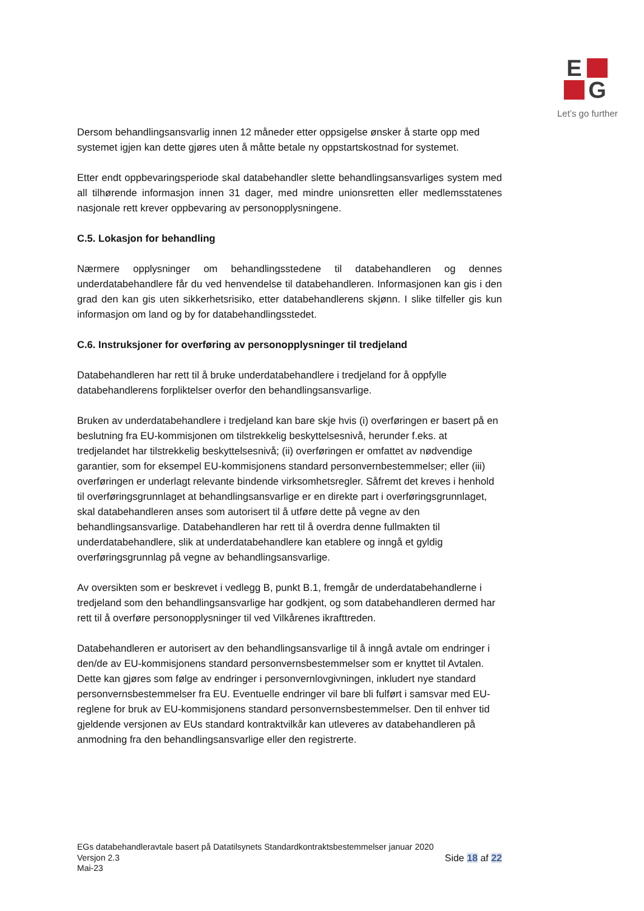E
G
Let’s go further
Dersom behandlingsansvarlig innen 12 måneder etter oppsigelse ønsker å starte opp med systemet igjen kan dette gjøres uten å måtte betale ny oppstartskostnad for systemet.
Etter endt oppbevaringsperiode skal databehandler slette behandlingsansvarliges system med all tilhørende informasjon innen 31 dager, med mindre unionsretten eller medlemsstatenes nasjonale rett krever oppbevaring av personopplysningene.
C.5. Lokasjon for behandling
Nærmere opplysninger om behandlingsstedene til databehandleren og dennes underdatabehandlere får du ved henvendelse til databehandleren. Informasjonen kan gis i den grad den kan gis uten sikkerhetsrisiko, etter databehandlerens skjønn. I slike tilfeller gis kun informasjon om land og by for databehandlingsstedet.
C.6. Instruksjoner for overføring av personopplysninger til tredjeland
Databehandleren har rett til å bruke underdatabehandlere i tredjeland for å oppfylle databehandlerens forpliktelser overfor den behandlingsansvarlige.
Bruken av underdatabehandlere i tredjeland kan bare skje hvis (i) overføringen er basert på en beslutning fra EU-kommisjonen om tilstrekkelig beskyttelsesnivå, herunder f.eks. at tredjelandet har tilstrekkelig beskyttelsesnivå; (ii) overføringen er omfattet av nødvendige garantier, som for eksempel EU-kommisjonens standard personvernbestemmelser; eller (iii) overføringen er underlagt relevante bindende virksomhetsregler. Såfremt det kreves i henhold til overføringsgrunnlaget at behandlingsansvarlige er en direkte part i overføringsgrunnlaget, skal databehandleren anses som autorisert til å utføre dette på vegne av den behandlingsansvarlige. Databehandleren har rett til å overdra denne fullmakten til underdatabehandlere, slik at underdatabehandlere kan etablere og inngå et gyldig overføringsgrunnlag på vegne av behandlingsansvarlige.
Av oversikten som er beskrevet i vedlegg B, punkt B.1, fremgår de underdatabehandlerne i tredjeland som den behandlingsansvarlige har godkjent, og som databehandleren dermed har rett til å overføre personopplysninger til ved Vilkårenes ikrafttreden.
Databehandleren er autorisert av den behandlingsansvarlige til å inngå avtale om endringer i den/de av EU-kommisjonens standard personvernsbestemmelser som er knyttet til Avtalen. Dette kan gjøres som følge av endringer i personvernlovgivningen, inkludert nye standard personvernsbestemmelser fra EU. Eventuelle endringer vil bare bli fulført i samsvar med EU-reglene for bruk av EU-kommisjonens standard personvernsbestemmelser. Den til enhver tid gjeldende versjonen av EUs standard kontraktvilkår kan utleveres av databehandleren på anmodning fra den behandlingsansvarlige eller den registrerte.
EGs databehandleravtale basert på Datatilsynets Standardkontraktsbestemmelser januar 2020
Versjon 2.3
Mai-23 Side 18 af 22